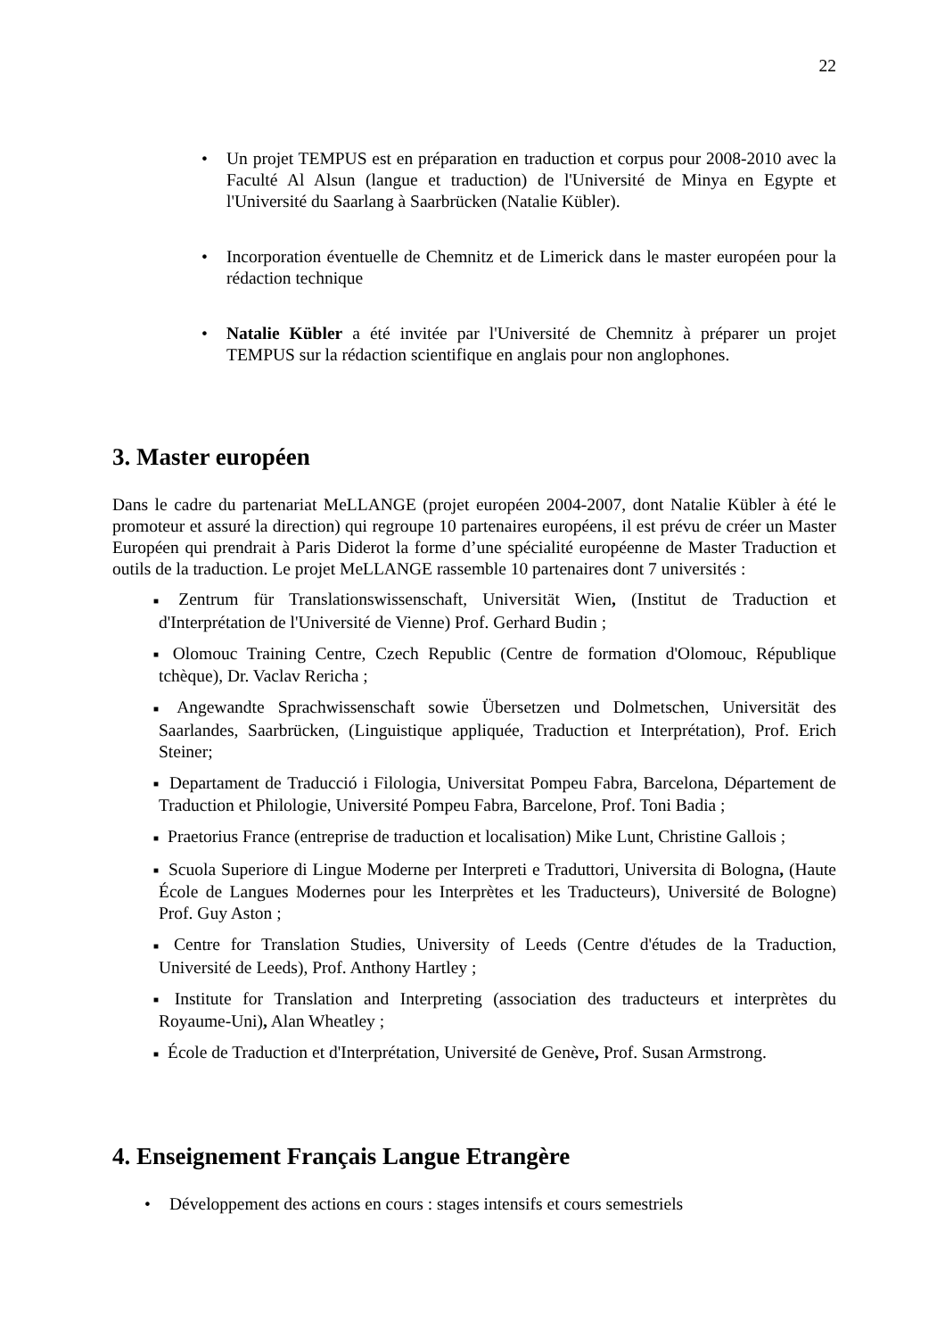22
• Un projet TEMPUS est en préparation en traduction et corpus pour 2008-2010 avec la Faculté Al Alsun (langue et traduction) de l'Université de Minya en Egypte et l'Université du Saarlang à Saarbrücken (Natalie Kübler).
• Incorporation éventuelle de Chemnitz et de Limerick dans le master européen pour la rédaction technique
• Natalie Kübler a été invitée par l'Université de Chemnitz à préparer un projet TEMPUS sur la rédaction scientifique en anglais pour non anglophones.
3. Master européen
Dans le cadre du partenariat MeLLANGE (projet européen 2004-2007, dont Natalie Kübler à été le promoteur et assuré la direction) qui regroupe 10 partenaires européens, il est prévu de créer un Master Européen qui prendrait à Paris Diderot la forme d’une spécialité européenne de Master Traduction et outils de la traduction. Le projet MeLLANGE rassemble 10 partenaires dont 7 universités :
■ Zentrum für Translationswissenschaft, Universität Wien, (Institut de Traduction et d'Interprétation de l'Université de Vienne) Prof. Gerhard Budin ;
■ Olomouc Training Centre, Czech Republic (Centre de formation d'Olomouc, République tchèque), Dr. Vaclav Rericha ;
■ Angewandte Sprachwissenschaft sowie Übersetzen und Dolmetschen, Universität des Saarlandes, Saarbrücken, (Linguistique appliquée, Traduction et Interprétation), Prof. Erich Steiner;
■ Departament de Traducció i Filologia, Universitat Pompeu Fabra, Barcelona, Département de Traduction et Philologie, Université Pompeu Fabra, Barcelone, Prof. Toni Badia ;
■ Praetorius France (entreprise de traduction et localisation) Mike Lunt, Christine Gallois ;
■ Scuola Superiore di Lingue Moderne per Interpreti e Traduttori, Universita di Bologna, (Haute École de Langues Modernes pour les Interprètes et les Traducteurs), Université de Bologne) Prof. Guy Aston ;
■ Centre for Translation Studies, University of Leeds (Centre d'études de la Traduction, Université de Leeds), Prof. Anthony Hartley ;
■ Institute for Translation and Interpreting (association des traducteurs et interprètes du Royaume-Uni), Alan Wheatley ;
■ École de Traduction et d'Interprétation, Université de Genève, Prof. Susan Armstrong.
4. Enseignement Français Langue Etrangère
• Développement des actions en cours : stages intensifs et cours semestriels